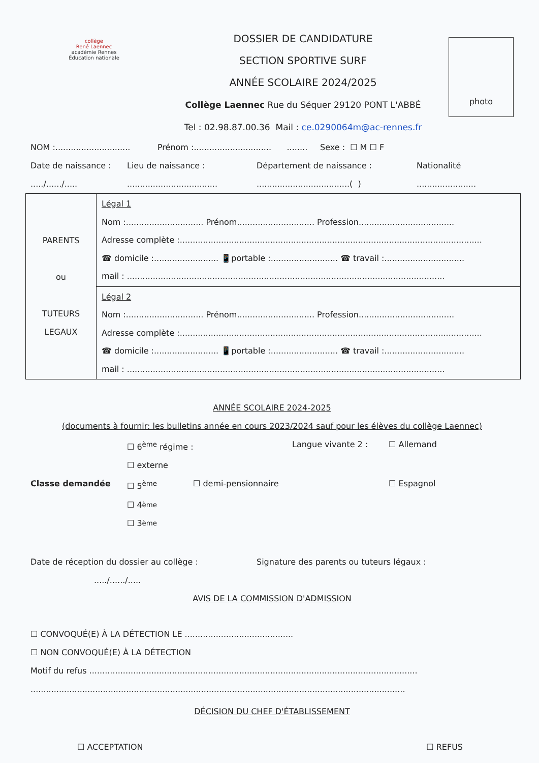collège
René Laennec
académie Rennes
Éducation nationale
DOSSIER DE CANDIDATURE
SECTION SPORTIVE SURF
ANNÉE SCOLAIRE 2024/2025
Collège Laennec Rue du Séquer 29120 PONT L'ABBÉ
Tel : 02.98.87.00.36 Mail : ce.0290064m@ac-rennes.fr
photo
NOM :............................. Prénom :.............................. ........ Sexe : ☐ M ☐ F
Date de naissance : Lieu de naissance : Département de naissance : Nationalité
...../....../............................................................................( ).......................
| PARENTS ou TUTEURS LEGAUX | Légal 1 Nom :.............................. Prénom.............................. Profession..................................... Adresse complète :..................................................................................................................... ☎ domicile :......................... 📱portable :.......................... ☎ travail :............................... mail : ........................................................................................................................... |
| | Légal 2 Nom :.............................. Prénom.............................. Profession..................................... Adresse complète :..................................................................................................................... ☎ domicile :......................... 📱portable :.......................... ☎ travail :............................... mail : ........................................................................................................................... |
ANNÉE SCOLAIRE 2024-2025
(documents à fournir: les bulletins année en cours 2023/2024 sauf pour les élèves du collège Laennec)
☐ 6<sup>ème</sup> régime : ☐ externe Langue vivante 2 : ☐ Allemand
Classe demandée ☐ 5<sup>ème</sup> ☐ demi-pensionnaire ☐ Espagnol
☐ 4<sup>ème</sup>
☐ 3<sup>ème</sup>
Date de réception du dossier au collège : Signature des parents ou tuteurs légaux :
...../....../.....
AVIS DE LA COMMISSION D'ADMISSION
☐ CONVOQUÉ(E) À LA DÉTECTION LE ..........................................
☐ NON CONVOQUÉ(E) À LA DÉTECTION
Motif du refus ...............................................................................................................................
.................................................................................................................................................
DÉCISION DU CHEF D'ÉTABLISSEMENT
☐ ACCEPTATION ☐ REFUS